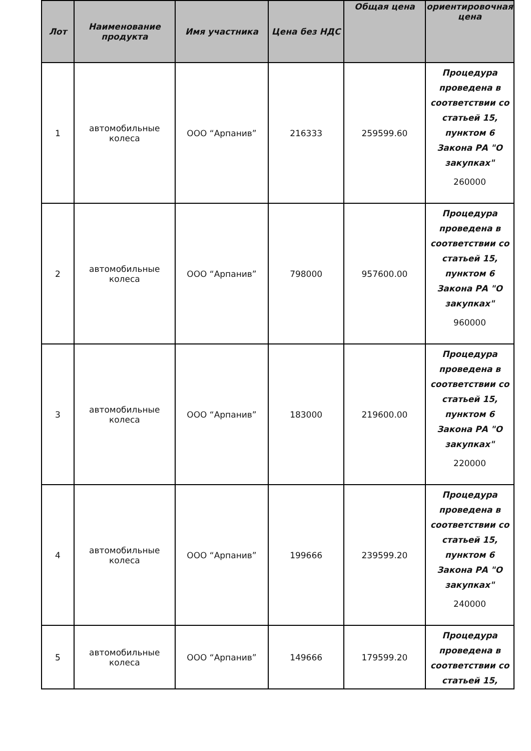| Лот | Наименование продукта | Имя участника | Цена без НДС | Общая цена | ориентировочная цена |
| --- | --- | --- | --- | --- | --- |
| 1 | автомобильные колеса | ООО “Арпанив” | 216333 | 259599.60 | Процедура проведена в соответствии со статьей 15, пунктом 6 Закона РА "О закупках" 260000 |
| 2 | автомобильные колеса | ООО “Арпанив” | 798000 | 957600.00 | Процедура проведена в соответствии со статьей 15, пунктом 6 Закона РА "О закупках" 960000 |
| 3 | автомобильные колеса | ООО “Арпанив” | 183000 | 219600.00 | Процедура проведена в соответствии со статьей 15, пунктом 6 Закона РА "О закупках" 220000 |
| 4 | автомобильные колеса | ООО “Арпанив” | 199666 | 239599.20 | Процедура проведена в соответствии со статьей 15, пунктом 6 Закона РА "О закупках" 240000 |
| 5 | автомобильные колеса | ООО “Арпанив” | 149666 | 179599.20 | Процедура проведена в соответствии со статьей 15, |